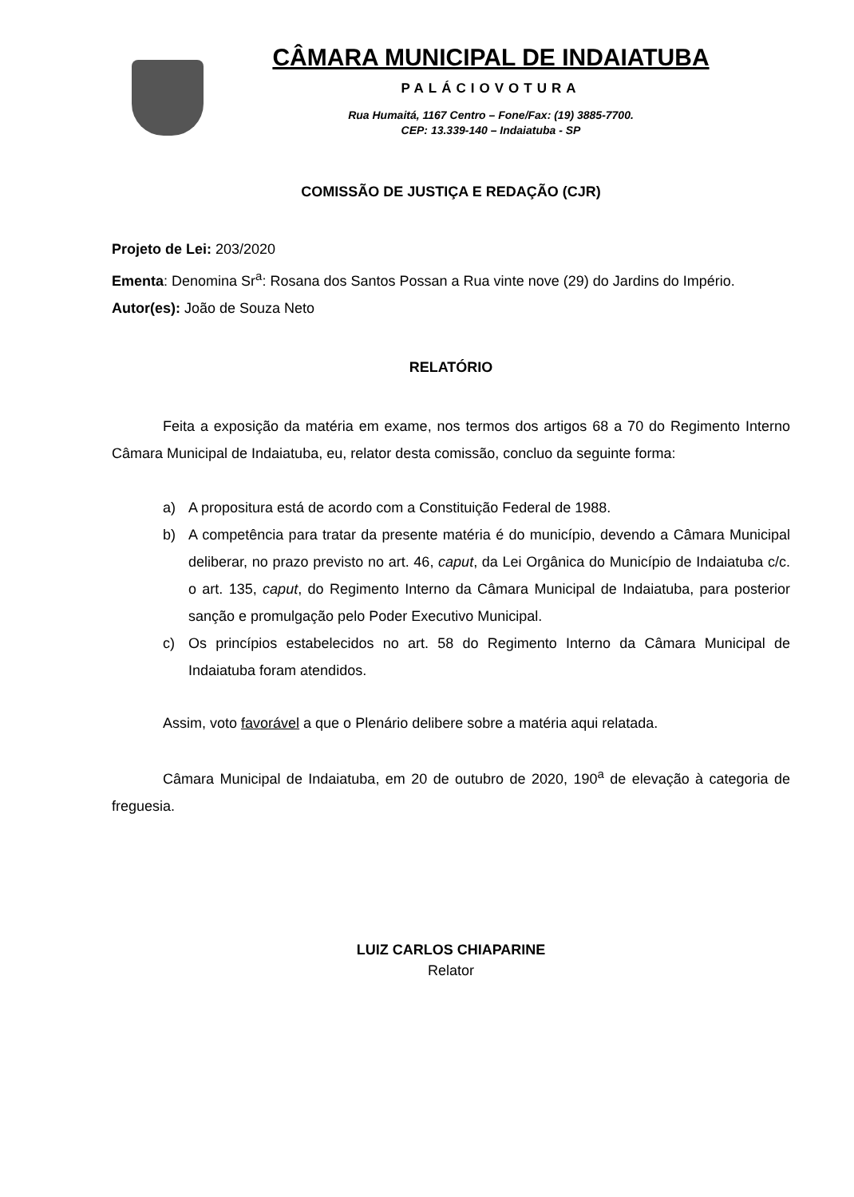CÂMARA MUNICIPAL DE INDAIATUBA
PALÁCIOVOTURA
Rua Humaitá, 1167 Centro – Fone/Fax: (19) 3885-7700.
CEP: 13.339-140 – Indaiatuba - SP
COMISSÃO DE JUSTIÇA E REDAÇÃO (CJR)
Projeto de Lei: 203/2020
Ementa: Denomina Sr<sup>a</sup>: Rosana dos Santos Possan a Rua vinte nove (29) do Jardins do Império.
Autor(es): João de Souza Neto
RELATÓRIO
Feita a exposição da matéria em exame, nos termos dos artigos 68 a 70 do Regimento Interno Câmara Municipal de Indaiatuba, eu, relator desta comissão, concluo da seguinte forma:
a) A propositura está de acordo com a Constituição Federal de 1988.
b) A competência para tratar da presente matéria é do município, devendo a Câmara Municipal deliberar, no prazo previsto no art. 46, caput, da Lei Orgânica do Município de Indaiatuba c/c. o art. 135, caput, do Regimento Interno da Câmara Municipal de Indaiatuba, para posterior sanção e promulgação pelo Poder Executivo Municipal.
c) Os princípios estabelecidos no art. 58 do Regimento Interno da Câmara Municipal de Indaiatuba foram atendidos.
Assim, voto favorável a que o Plenário delibere sobre a matéria aqui relatada.
Câmara Municipal de Indaiatuba, em 20 de outubro de 2020, 190<sup>a</sup> de elevação à categoria de freguesia.
LUIZ CARLOS CHIAPARINE
Relator